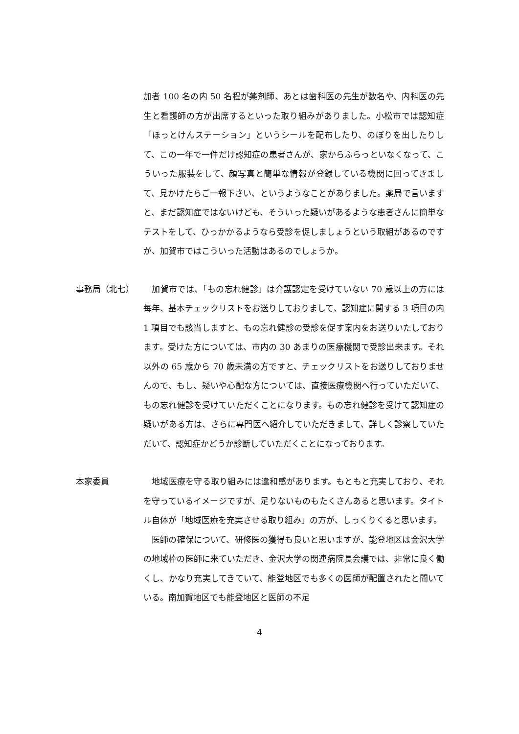加者 100 名の内 50 名程が薬剤師、あとは歯科医の先生が数名や、内科医の先生と看護師の方が出席するといった取り組みがありました。小松市では認知症「ほっとけんステーション」というシールを配布したり、のぼりを出したりして、この一年で一件だけ認知症の患者さんが、家からふらっといなくなって、こういった服装をして、顔写真と簡単な情報が登録している機関に回ってきまして、見かけたらご一報下さい、というようなことがありました。薬局で言いますと、まだ認知症ではないけども、そういった疑いがあるような患者さんに簡単なテストをして、ひっかかるようなら受診を促しましょうという取組があるのですが、加賀市ではこういった活動はあるのでしょうか。
事務局（北七） 　加賀市では、「もの忘れ健診」は介護認定を受けていない 70 歳以上の方には毎年、基本チェックリストをお送りしておりまして、認知症に関する 3 項目の内 1 項目でも該当しますと、もの忘れ健診の受診を促す案内をお送りいたしております。受けた方については、市内の 30 あまりの医療機関で受診出来ます。それ以外の 65 歳から 70 歳未満の方ですと、チェックリストをお送りしておりませんので、もし、疑いや心配な方については、直接医療機関へ行っていただいて、もの忘れ健診を受けていただくことになります。もの忘れ健診を受けて認知症の疑いがある方は、さらに専門医へ紹介していただきまして、詳しく診察していただいて、認知症かどうか診断していただくことになっております。
本家委員 　地域医療を守る取り組みには違和感があります。もともと充実しており、それを守っているイメージですが、足りないものもたくさんあると思います。タイトル自体が「地域医療を充実させる取り組み」の方が、しっくりくると思います。
　医師の確保について、研修医の獲得も良いと思いますが、能登地区は金沢大学の地域枠の医師に来ていただき、金沢大学の関連病院長会議では、非常に良く働くし、かなり充実してきていて、能登地区でも多くの医師が配置されたと聞いている。南加賀地区でも能登地区と医師の不足
4